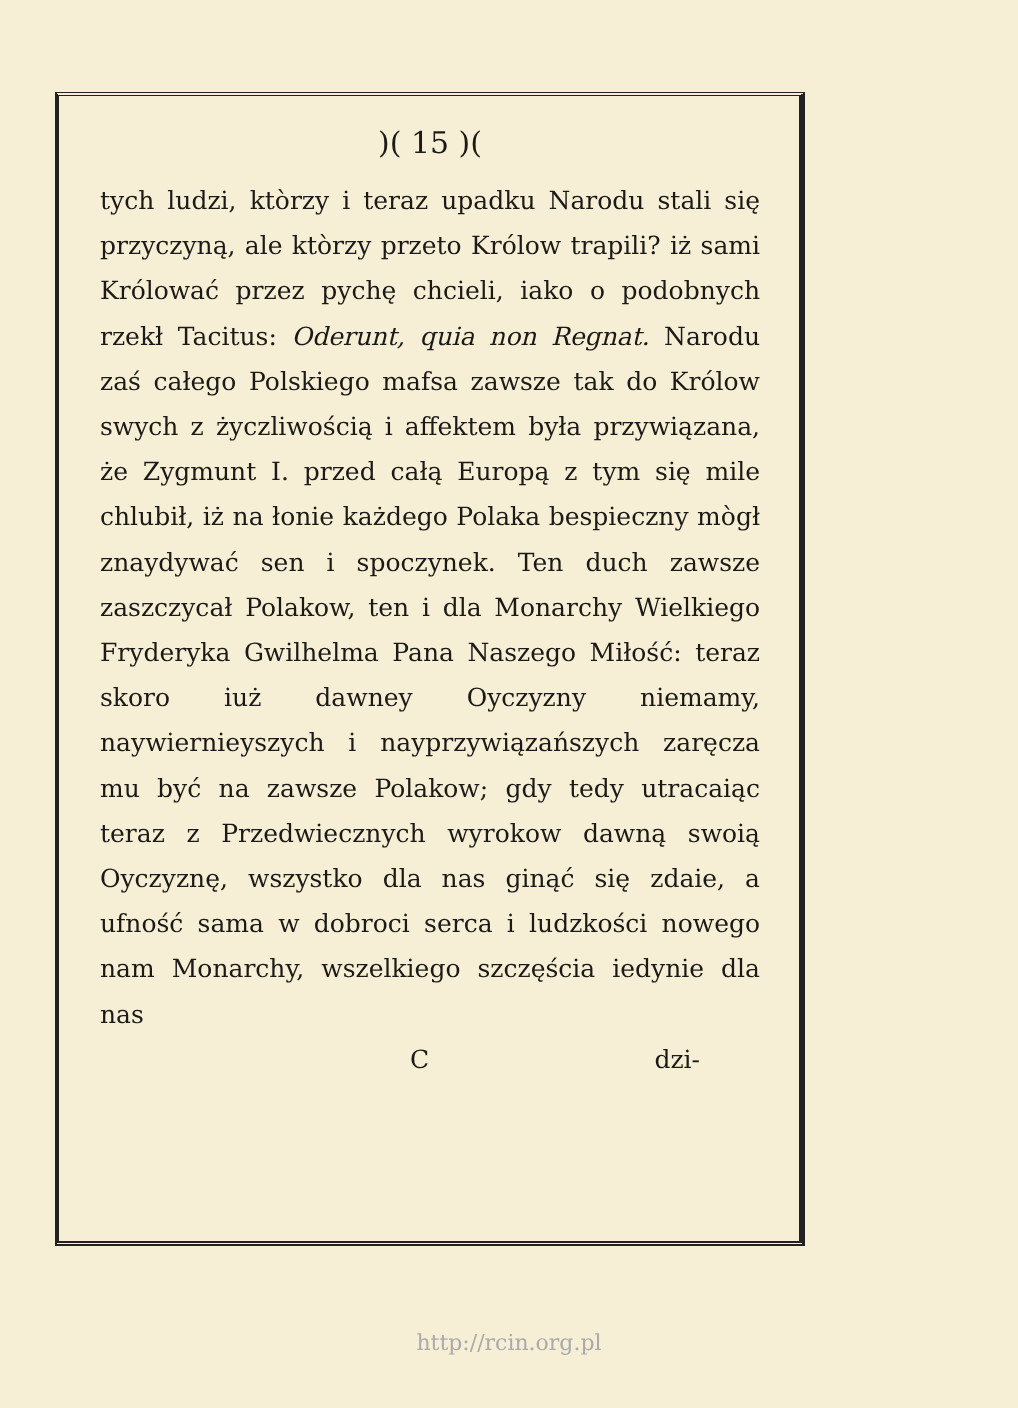)( 15 )(
tych ludzi, ktòrzy i teraz upadku Narodu stali się przyczyną, ale ktòrzy przeto Królow trapili? iż sami Królować przez pychę chcieli, iako o podobnych rzekł Tacitus: Oderunt, quia non Regnat. Narodu zaś całego Polskiego mafsa zawsze tak do Królow swych z życzliwością i affektem była przywiązana, że Zygmunt I. przed całą Europą z tym się mile chlubił, iż na łonie każdego Polaka bespieczny mògł znaydywać sen i spoczynek. Ten duch zawsze zaszczycał Polakow, ten i dla Monarchy Wielkiego Fryderyka Gwilhelma Pana Naszego Miłość: teraz skoro iuż dawney Oyczyzny niemamy, naywiernieyszych i nayprzywiązańszych zaręcza mu być na zawsze Polakow; gdy tedy utracaiąc teraz z Przedwiecznych wyrokow dawną swoią Oyczyznę, wszystko dla nas ginąć się zdaie, a ufność sama w dobroci serca i ludzkości nowego nam Monarchy, wszelkiego szczęścia iedynie dla nas
C dzi-
http://rcin.org.pl